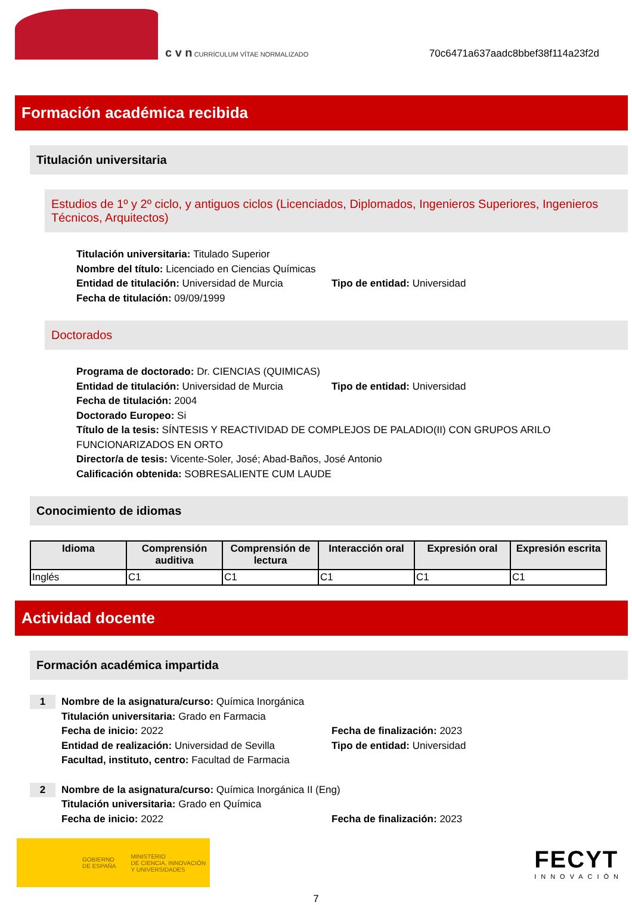c v n CURRÍCULUM VÍTAE NORMALIZADO
70c6471a637aadc8bbef38f114a23f2d
Formación académica recibida
Titulación universitaria
Estudios de 1º y 2º ciclo, y antiguos ciclos (Licenciados, Diplomados, Ingenieros Superiores, Ingenieros Técnicos, Arquitectos)
Titulación universitaria: Titulado Superior
Nombre del título: Licenciado en Ciencias Químicas
Entidad de titulación: Universidad de Murcia
Tipo de entidad: Universidad
Fecha de titulación: 09/09/1999
Doctorados
Programa de doctorado: Dr. CIENCIAS (QUIMICAS)
Entidad de titulación: Universidad de Murcia
Tipo de entidad: Universidad
Fecha de titulación: 2004
Doctorado Europeo: Si
Título de la tesis: SÍNTESIS Y REACTIVIDAD DE COMPLEJOS DE PALADIO(II) CON GRUPOS ARILO FUNCIONARIZADOS EN ORTO
Director/a de tesis: Vicente-Soler, José; Abad-Baños, José Antonio
Calificación obtenida: SOBRESALIENTE CUM LAUDE
Conocimiento de idiomas
| Idioma | Comprensión auditiva | Comprensión de lectura | Interacción oral | Expresión oral | Expresión escrita |
| --- | --- | --- | --- | --- | --- |
| Inglés | C1 | C1 | C1 | C1 | C1 |
Actividad docente
Formación académica impartida
1
Nombre de la asignatura/curso: Química Inorgánica
Titulación universitaria: Grado en Farmacia
Fecha de inicio: 2022 Fecha de finalización: 2023
Entidad de realización: Universidad de Sevilla
Tipo de entidad: Universidad
Facultad, instituto, centro: Facultad de Farmacia
2
Nombre de la asignatura/curso: Química Inorgánica II (Eng)
Titulación universitaria: Grado en Química
Fecha de inicio: 2022 Fecha de finalización: 2023
GOBIERNO
DE ESPAÑA MINISTERIO
DE CIENCIA, INNOVACIÓN
Y UNIVERSIDADES
FECYT
INNOVACIÓN
7